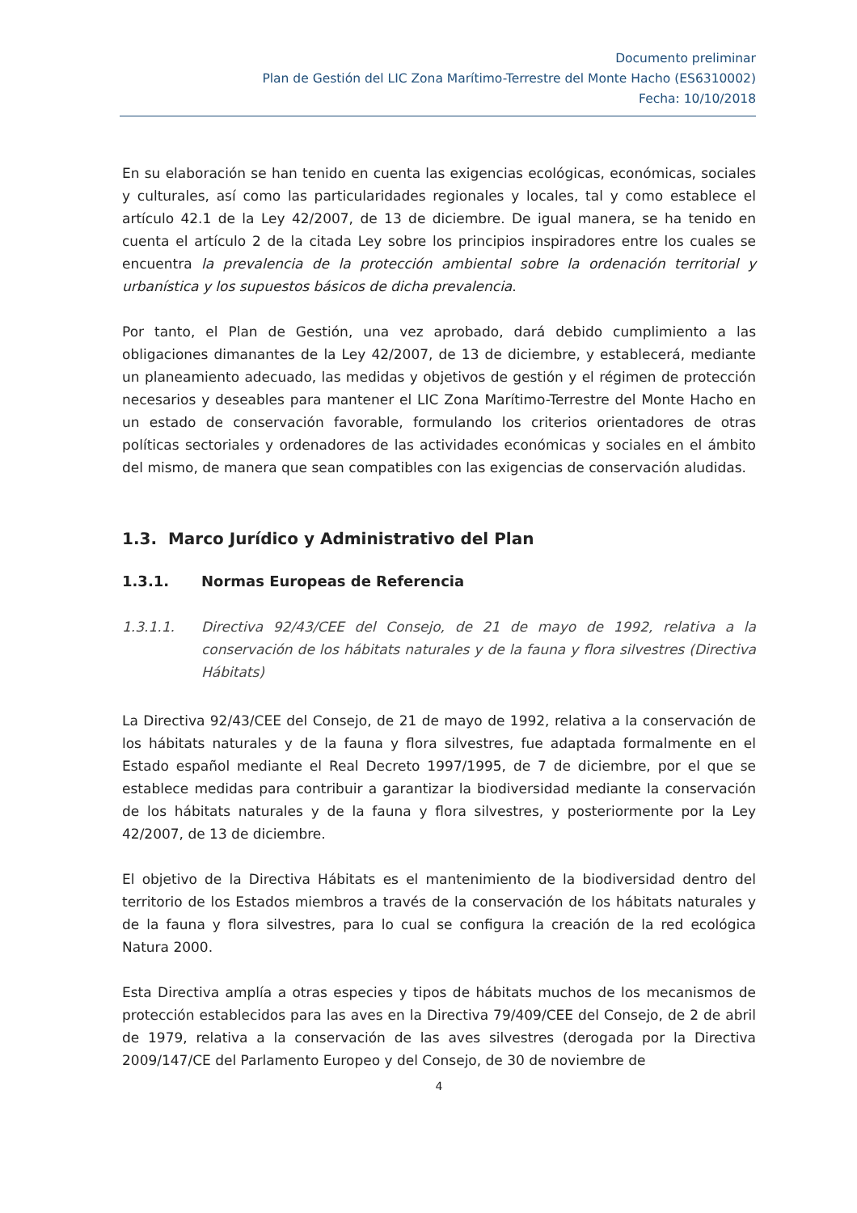Documento preliminar
Plan de Gestión del LIC Zona Marítimo-Terrestre del Monte Hacho (ES6310002)
Fecha: 10/10/2018
En su elaboración se han tenido en cuenta las exigencias ecológicas, económicas, sociales y culturales, así como las particularidades regionales y locales, tal y como establece el artículo 42.1 de la Ley 42/2007, de 13 de diciembre. De igual manera, se ha tenido en cuenta el artículo 2 de la citada Ley sobre los principios inspiradores entre los cuales se encuentra la prevalencia de la protección ambiental sobre la ordenación territorial y urbanística y los supuestos básicos de dicha prevalencia.
Por tanto, el Plan de Gestión, una vez aprobado, dará debido cumplimiento a las obligaciones dimanantes de la Ley 42/2007, de 13 de diciembre, y establecerá, mediante un planeamiento adecuado, las medidas y objetivos de gestión y el régimen de protección necesarios y deseables para mantener el LIC Zona Marítimo-Terrestre del Monte Hacho en un estado de conservación favorable, formulando los criterios orientadores de otras políticas sectoriales y ordenadores de las actividades económicas y sociales en el ámbito del mismo, de manera que sean compatibles con las exigencias de conservación aludidas.
1.3. Marco Jurídico y Administrativo del Plan
1.3.1. Normas Europeas de Referencia
1.3.1.1. Directiva 92/43/CEE del Consejo, de 21 de mayo de 1992, relativa a la conservación de los hábitats naturales y de la fauna y flora silvestres (Directiva Hábitats)
La Directiva 92/43/CEE del Consejo, de 21 de mayo de 1992, relativa a la conservación de los hábitats naturales y de la fauna y flora silvestres, fue adaptada formalmente en el Estado español mediante el Real Decreto 1997/1995, de 7 de diciembre, por el que se establece medidas para contribuir a garantizar la biodiversidad mediante la conservación de los hábitats naturales y de la fauna y flora silvestres, y posteriormente por la Ley 42/2007, de 13 de diciembre.
El objetivo de la Directiva Hábitats es el mantenimiento de la biodiversidad dentro del territorio de los Estados miembros a través de la conservación de los hábitats naturales y de la fauna y flora silvestres, para lo cual se configura la creación de la red ecológica Natura 2000.
Esta Directiva amplía a otras especies y tipos de hábitats muchos de los mecanismos de protección establecidos para las aves en la Directiva 79/409/CEE del Consejo, de 2 de abril de 1979, relativa a la conservación de las aves silvestres (derogada por la Directiva 2009/147/CE del Parlamento Europeo y del Consejo, de 30 de noviembre de
4